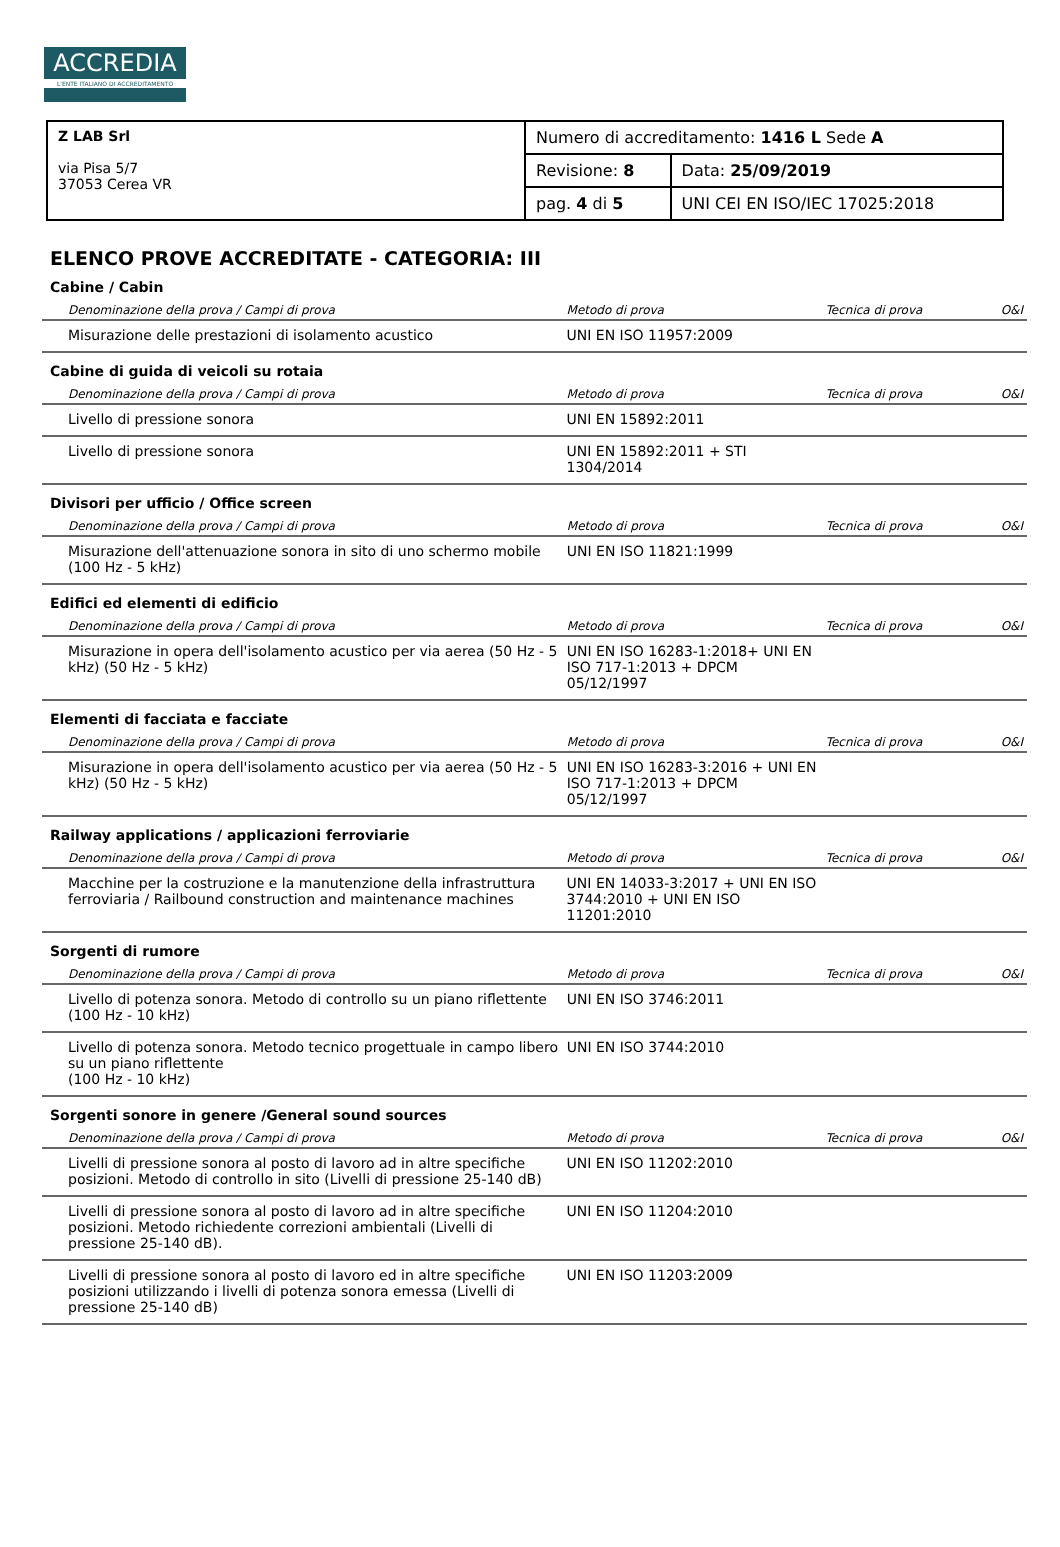ACCREDIA
L'ENTE ITALIANO DI ACCREDITAMENTO
| Z LAB Srl via Pisa 5/7 37053 Cerea VR | Numero di accreditamento: 1416 L Sede A | |
| | Revisione: 8 | Data: 25/09/2019 |
| | pag. 4 di 5 | UNI CEI EN ISO/IEC 17025:2018 |
ELENCO PROVE ACCREDITATE - CATEGORIA: III
Cabine / Cabin
| Denominazione della prova / Campi di prova | Metodo di prova | Tecnica di prova | O&I |
| --- | --- | --- | --- |
| Misurazione delle prestazioni di isolamento acustico | UNI EN ISO 11957:2009 | | |
Cabine di guida di veicoli su rotaia
| Denominazione della prova / Campi di prova | Metodo di prova | Tecnica di prova | O&I |
| --- | --- | --- | --- |
| Livello di pressione sonora | UNI EN 15892:2011 | | |
| Livello di pressione sonora | UNI EN 15892:2011 + STI 1304/2014 | | |
Divisori per ufficio / Office screen
| Denominazione della prova / Campi di prova | Metodo di prova | Tecnica di prova | O&I |
| --- | --- | --- | --- |
| Misurazione dell'attenuazione sonora in sito di uno schermo mobile (100 Hz - 5 kHz) | UNI EN ISO 11821:1999 | | |
Edifici ed elementi di edificio
| Denominazione della prova / Campi di prova | Metodo di prova | Tecnica di prova | O&I |
| --- | --- | --- | --- |
| Misurazione in opera dell'isolamento acustico per via aerea (50 Hz - 5 kHz) (50 Hz - 5 kHz) | UNI EN ISO 16283-1:2018+ UNI EN ISO 717-1:2013 + DPCM 05/12/1997 | | |
Elementi di facciata e facciate
| Denominazione della prova / Campi di prova | Metodo di prova | Tecnica di prova | O&I |
| --- | --- | --- | --- |
| Misurazione in opera dell'isolamento acustico per via aerea (50 Hz - 5 kHz) (50 Hz - 5 kHz) | UNI EN ISO 16283-3:2016 + UNI EN ISO 717-1:2013 + DPCM 05/12/1997 | | |
Railway applications / applicazioni ferroviarie
| Denominazione della prova / Campi di prova | Metodo di prova | Tecnica di prova | O&I |
| --- | --- | --- | --- |
| Macchine per la costruzione e la manutenzione della infrastruttura ferroviaria / Railbound construction and maintenance machines | UNI EN 14033-3:2017 + UNI EN ISO 3744:2010 + UNI EN ISO 11201:2010 | | |
Sorgenti di rumore
| Denominazione della prova / Campi di prova | Metodo di prova | Tecnica di prova | O&I |
| --- | --- | --- | --- |
| Livello di potenza sonora. Metodo di controllo su un piano riflettente (100 Hz - 10 kHz) | UNI EN ISO 3746:2011 | | |
| Livello di potenza sonora. Metodo tecnico progettuale in campo libero su un piano riflettente (100 Hz - 10 kHz) | UNI EN ISO 3744:2010 | | |
Sorgenti sonore in genere /General sound sources
| Denominazione della prova / Campi di prova | Metodo di prova | Tecnica di prova | O&I |
| --- | --- | --- | --- |
| Livelli di pressione sonora al posto di lavoro ad in altre specifiche posizioni. Metodo di controllo in sito (Livelli di pressione 25-140 dB) | UNI EN ISO 11202:2010 | | |
| Livelli di pressione sonora al posto di lavoro ad in altre specifiche posizioni. Metodo richiedente correzioni ambientali (Livelli di pressione 25-140 dB). | UNI EN ISO 11204:2010 | | |
| Livelli di pressione sonora al posto di lavoro ed in altre specifiche posizioni utilizzando i livelli di potenza sonora emessa (Livelli di pressione 25-140 dB) | UNI EN ISO 11203:2009 | | |